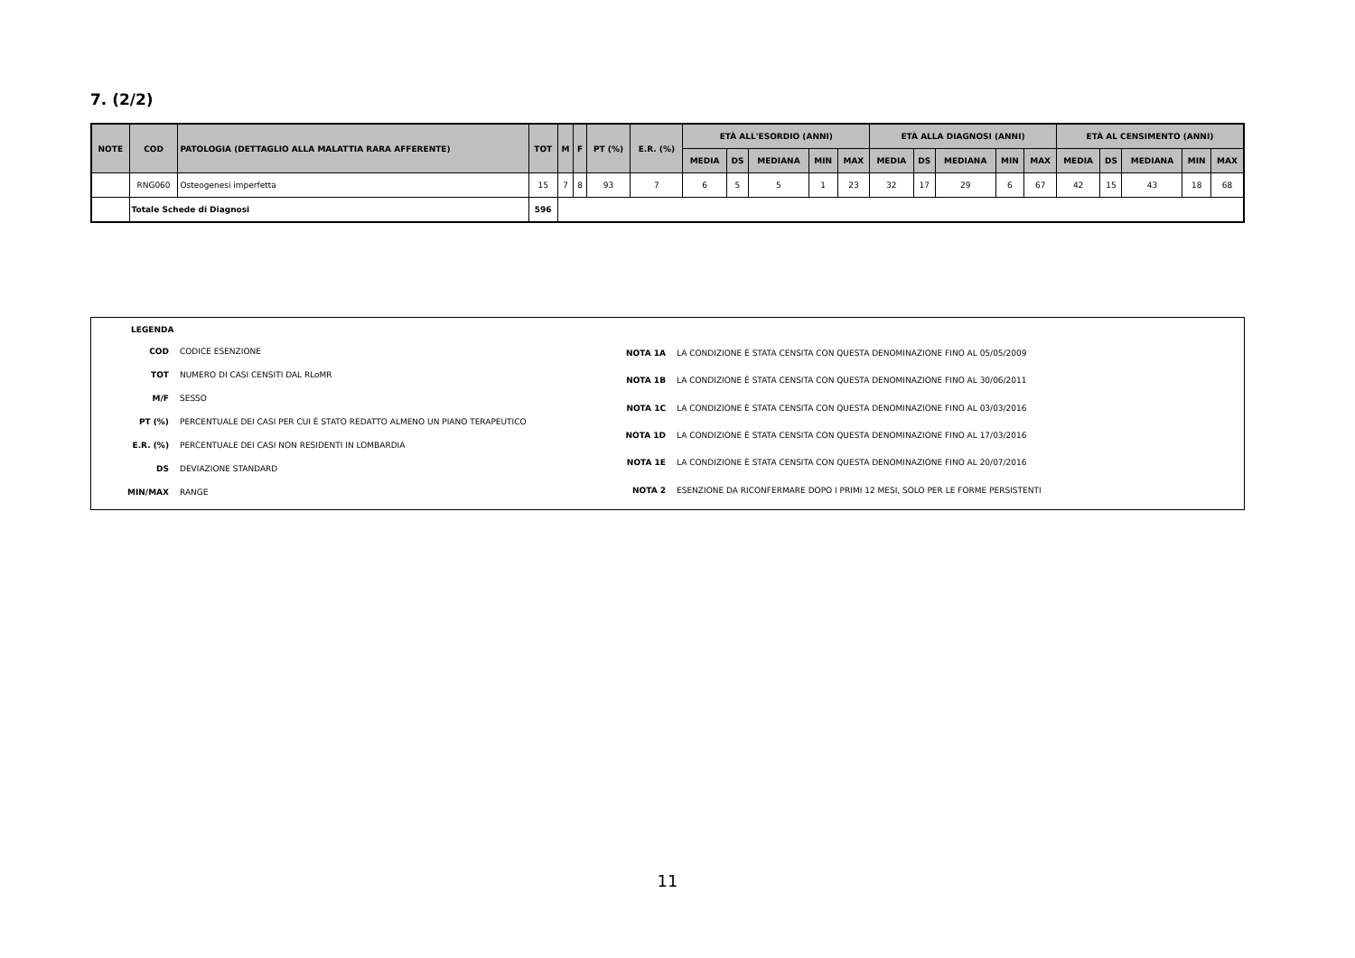7. (2/2)
| NOTE | COD | PATOLOGIA (DETTAGLIO ALLA MALATTIA RARA AFFERENTE) | TOT | M | F | PT (%) | E.R. (%) | ETÀ ALL'ESORDIO (ANNI) | | | | | ETÀ ALLA DIAGNOSI (ANNI) | | | | | ETÀ AL CENSIMENTO (ANNI) | | | | |
| --- | --- | --- | --- | --- | --- | --- | --- | --- | --- | --- | --- | --- | --- | --- | --- | --- | --- | --- | --- | --- | --- | --- |
| | | | | | | | | MEDIA | DS | MEDIANA | MIN | MAX | MEDIA | DS | MEDIANA | MIN | MAX | MEDIA | DS | MEDIANA | MIN | MAX |
| | RNG060 | Osteogenesi imperfetta | 15 | 7 | 8 | 93 | 7 | 6 | 5 | 5 | 1 | 23 | 32 | 17 | 29 | 6 | 67 | 42 | 15 | 43 | 18 | 68 |
| | Totale Schede di Diagnosi | | 596 | | | | | | | | | | | | | | | | | | | |
LEGENDA
| COD | CODICE ESENZIONE |
| TOT | NUMERO DI CASI CENSITI DAL RLoMR |
| M/F | SESSO |
| PT (%) | PERCENTUALE DEI CASI PER CUI È STATO REDATTO ALMENO UN PIANO TERAPEUTICO |
| E.R. (%) | PERCENTUALE DEI CASI NON RESIDENTI IN LOMBARDIA |
| DS | DEVIAZIONE STANDARD |
| MIN/MAX | RANGE |
| NOTA 1A | LA CONDIZIONE È STATA CENSITA CON QUESTA DENOMINAZIONE FINO AL 05/05/2009 |
| NOTA 1B | LA CONDIZIONE È STATA CENSITA CON QUESTA DENOMINAZIONE FINO AL 30/06/2011 |
| NOTA 1C | LA CONDIZIONE È STATA CENSITA CON QUESTA DENOMINAZIONE FINO AL 03/03/2016 |
| NOTA 1D | LA CONDIZIONE È STATA CENSITA CON QUESTA DENOMINAZIONE FINO AL 17/03/2016 |
| NOTA 1E | LA CONDIZIONE È STATA CENSITA CON QUESTA DENOMINAZIONE FINO AL 20/07/2016 |
| NOTA 2 | ESENZIONE DA RICONFERMARE DOPO I PRIMI 12 MESI, SOLO PER LE FORME PERSISTENTI |
11